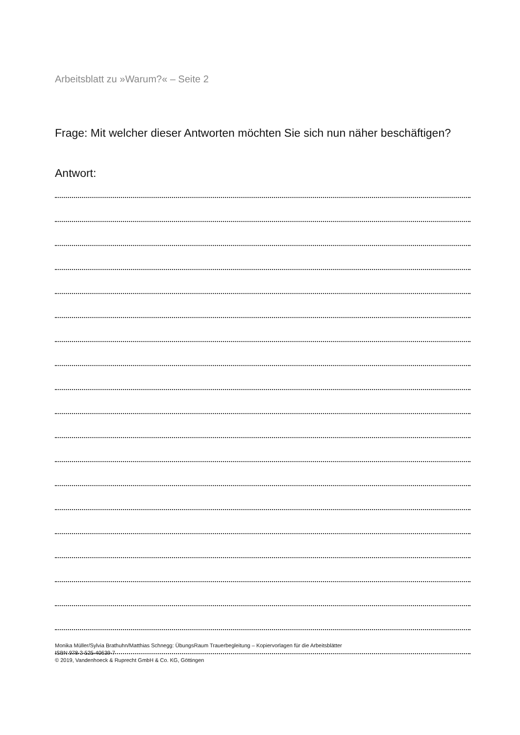Arbeitsblatt zu »Warum?« – Seite 2
Frage: Mit welcher dieser Antworten möchten Sie sich nun näher beschäftigen?
Antwort:
Monika Müller/Sylvia Brathuhn/Matthias Schnegg: ÜbungsRaum Trauerbegleitung – Kopiervorlagen für die Arbeitsblätter
ISBN 978-3-525-40639-7
© 2019, Vandenhoeck & Ruprecht GmbH & Co. KG, Göttingen